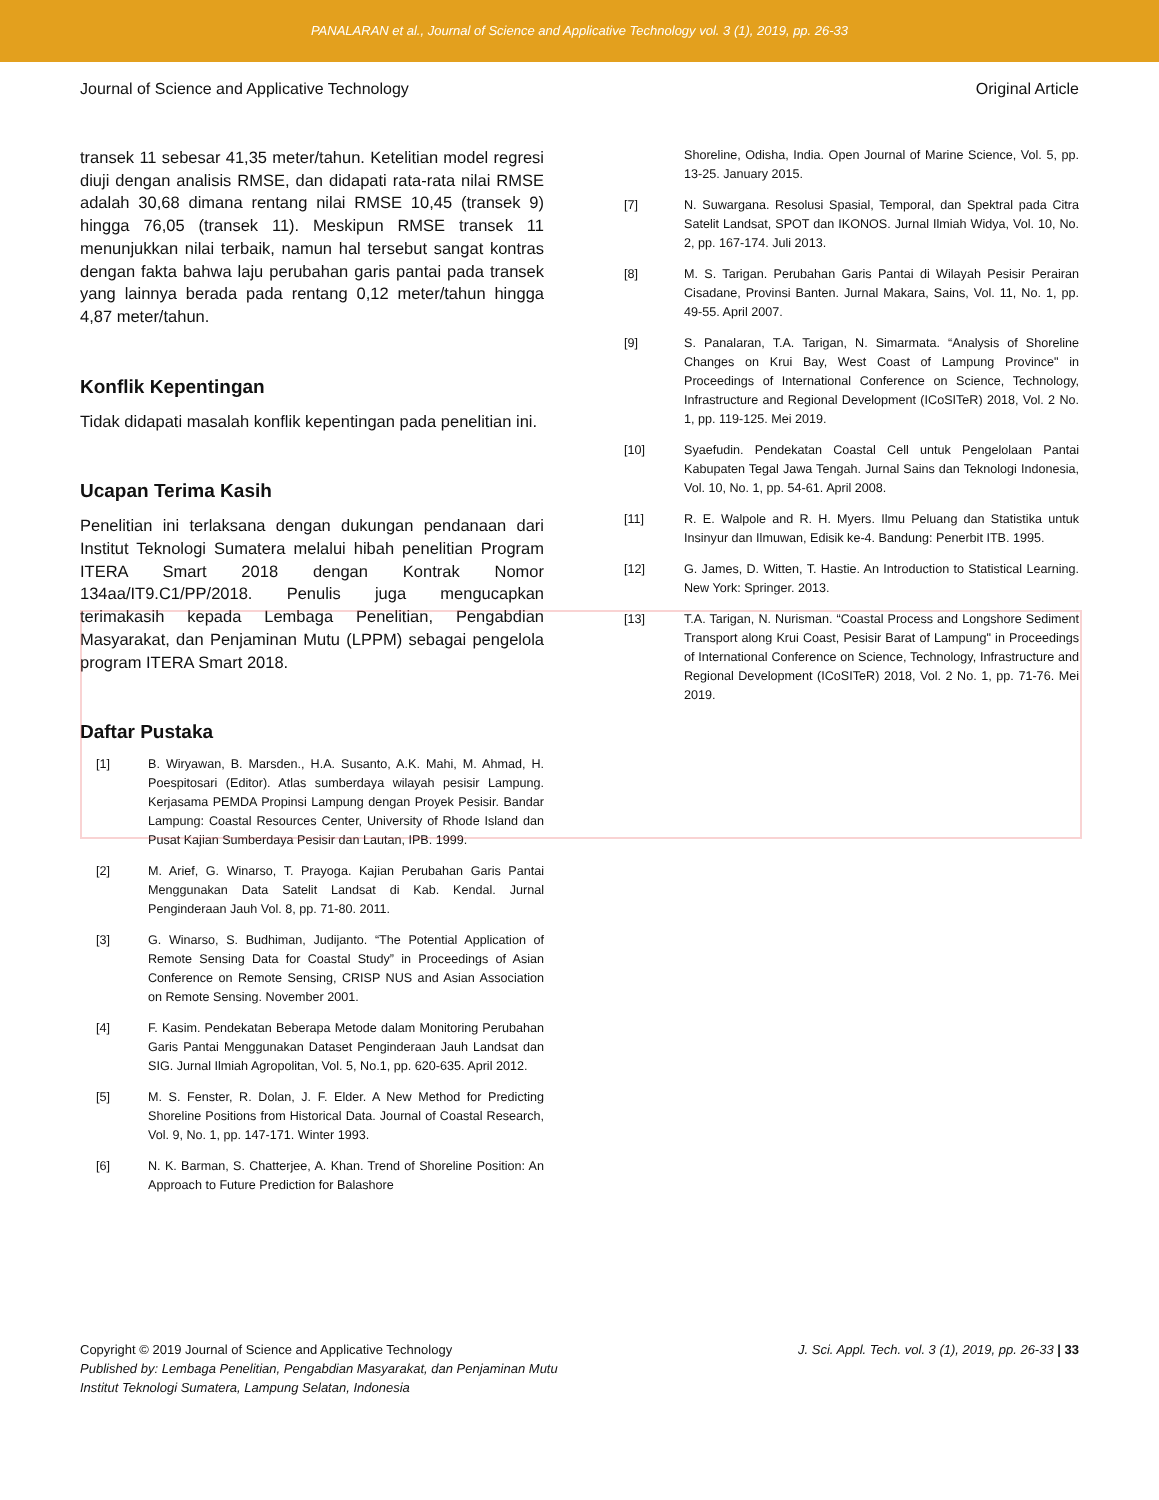PANALARAN et al., Journal of Science and Applicative Technology vol. 3 (1), 2019, pp. 26-33
Journal of Science and Applicative Technology Original Article
transek 11 sebesar 41,35 meter/tahun. Ketelitian model regresi diuji dengan analisis RMSE, dan didapati rata-rata nilai RMSE adalah 30,68 dimana rentang nilai RMSE 10,45 (transek 9) hingga 76,05 (transek 11). Meskipun RMSE transek 11 menunjukkan nilai terbaik, namun hal tersebut sangat kontras dengan fakta bahwa laju perubahan garis pantai pada transek yang lainnya berada pada rentang 0,12 meter/tahun hingga 4,87 meter/tahun.
Konflik Kepentingan
Tidak didapati masalah konflik kepentingan pada penelitian ini.
Ucapan Terima Kasih
Penelitian ini terlaksana dengan dukungan pendanaan dari Institut Teknologi Sumatera melalui hibah penelitian Program ITERA Smart 2018 dengan Kontrak Nomor 134aa/IT9.C1/PP/2018. Penulis juga mengucapkan terimakasih kepada Lembaga Penelitian, Pengabdian Masyarakat, dan Penjaminan Mutu (LPPM) sebagai pengelola program ITERA Smart 2018.
Daftar Pustaka
[1] B. Wiryawan, B. Marsden., H.A. Susanto, A.K. Mahi, M. Ahmad, H. Poespitosari (Editor). Atlas sumberdaya wilayah pesisir Lampung. Kerjasama PEMDA Propinsi Lampung dengan Proyek Pesisir. Bandar Lampung: Coastal Resources Center, University of Rhode Island dan Pusat Kajian Sumberdaya Pesisir dan Lautan, IPB. 1999.
[2] M. Arief, G. Winarso, T. Prayoga. Kajian Perubahan Garis Pantai Menggunakan Data Satelit Landsat di Kab. Kendal. Jurnal Penginderaan Jauh Vol. 8, pp. 71-80. 2011.
[3] G. Winarso, S. Budhiman, Judijanto. “The Potential Application of Remote Sensing Data for Coastal Study” in Proceedings of Asian Conference on Remote Sensing, CRISP NUS and Asian Association on Remote Sensing. November 2001.
[4] F. Kasim. Pendekatan Beberapa Metode dalam Monitoring Perubahan Garis Pantai Menggunakan Dataset Penginderaan Jauh Landsat dan SIG. Jurnal Ilmiah Agropolitan, Vol. 5, No.1, pp. 620-635. April 2012.
[5] M. S. Fenster, R. Dolan, J. F. Elder. A New Method for Predicting Shoreline Positions from Historical Data. Journal of Coastal Research, Vol. 9, No. 1, pp. 147-171. Winter 1993.
[6] N. K. Barman, S. Chatterjee, A. Khan. Trend of Shoreline Position: An Approach to Future Prediction for Balashore
Shoreline, Odisha, India. Open Journal of Marine Science, Vol. 5, pp. 13-25. January 2015.
[7] N. Suwargana. Resolusi Spasial, Temporal, dan Spektral pada Citra Satelit Landsat, SPOT dan IKONOS. Jurnal Ilmiah Widya, Vol. 10, No. 2, pp. 167-174. Juli 2013.
[8] M. S. Tarigan. Perubahan Garis Pantai di Wilayah Pesisir Perairan Cisadane, Provinsi Banten. Jurnal Makara, Sains, Vol. 11, No. 1, pp. 49-55. April 2007.
[9] S. Panalaran, T.A. Tarigan, N. Simarmata. “Analysis of Shoreline Changes on Krui Bay, West Coast of Lampung Province" in Proceedings of International Conference on Science, Technology, Infrastructure and Regional Development (ICoSITeR) 2018, Vol. 2 No. 1, pp. 119-125. Mei 2019.
[10] Syaefudin. Pendekatan Coastal Cell untuk Pengelolaan Pantai Kabupaten Tegal Jawa Tengah. Jurnal Sains dan Teknologi Indonesia, Vol. 10, No. 1, pp. 54-61. April 2008.
[11] R. E. Walpole and R. H. Myers. Ilmu Peluang dan Statistika untuk Insinyur dan Ilmuwan, Edisik ke-4. Bandung: Penerbit ITB. 1995.
[12] G. James, D. Witten, T. Hastie. An Introduction to Statistical Learning. New York: Springer. 2013.
[13] T.A. Tarigan, N. Nurisman. “Coastal Process and Longshore Sediment Transport along Krui Coast, Pesisir Barat of Lampung" in Proceedings of International Conference on Science, Technology, Infrastructure and Regional Development (ICoSITeR) 2018, Vol. 2 No. 1, pp. 71-76. Mei 2019.
Copyright © 2019 Journal of Science and Applicative Technology
Published by: Lembaga Penelitian, Pengabdian Masyarakat, dan Penjaminan Mutu
Institut Teknologi Sumatera, Lampung Selatan, Indonesia
J. Sci. Appl. Tech. vol. 3 (1), 2019, pp. 26-33 | 33